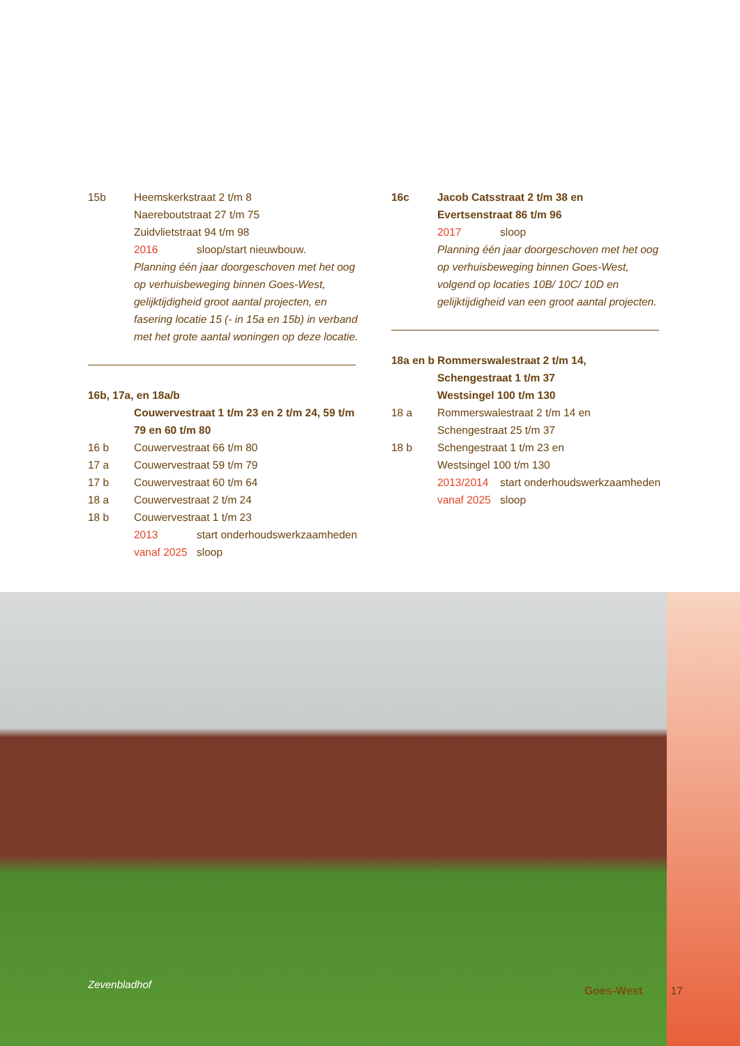15b Heemskerkstraat 2 t/m 8
Naereboutstraat 27 t/m 75
Zuidvlietstraat 94 t/m 98
2016 sloop/start nieuwbouw.
Planning één jaar doorgeschoven met het oog op verhuisbeweging binnen Goes-West, gelijktijdigheid groot aantal projecten, en fasering locatie 15 (- in 15a en 15b) in verband met het grote aantal woningen op deze locatie.
16b, 17a, en 18a/b
Couwervestraat 1 t/m 23 en 2 t/m 24, 59 t/m 79 en 60 t/m 80
16 b Couwervestraat 66 t/m 80
17 a Couwervestraat 59 t/m 79
17 b Couwervestraat 60 t/m 64
18 a Couwervestraat 2 t/m 24
18 b Couwervestraat 1 t/m 23
2013 start onderhoudswerkzaamheden
vanaf 2025 sloop
16c Jacob Catsstraat 2 t/m 38 en
Evertsenstraat 86 t/m 96
2017 sloop
Planning één jaar doorgeschoven met het oog op verhuisbeweging binnen Goes-West, volgend op locaties 10B/ 10C/ 10D en gelijktijdigheid van een groot aantal projecten.
18a en b Rommerswalestraat 2 t/m 14,
Schengestraat 1 t/m 37
Westsingel 100 t/m 130
18 a Rommerswalestraat 2 t/m 14 en
Schengestraat 25 t/m 37
18 b Schengestraat 1 t/m 23 en
Westsingel 100 t/m 130
2013/2014 start onderhoudswerkzaamheden
vanaf 2025 sloop
Zevenbladhof Goes-West 17